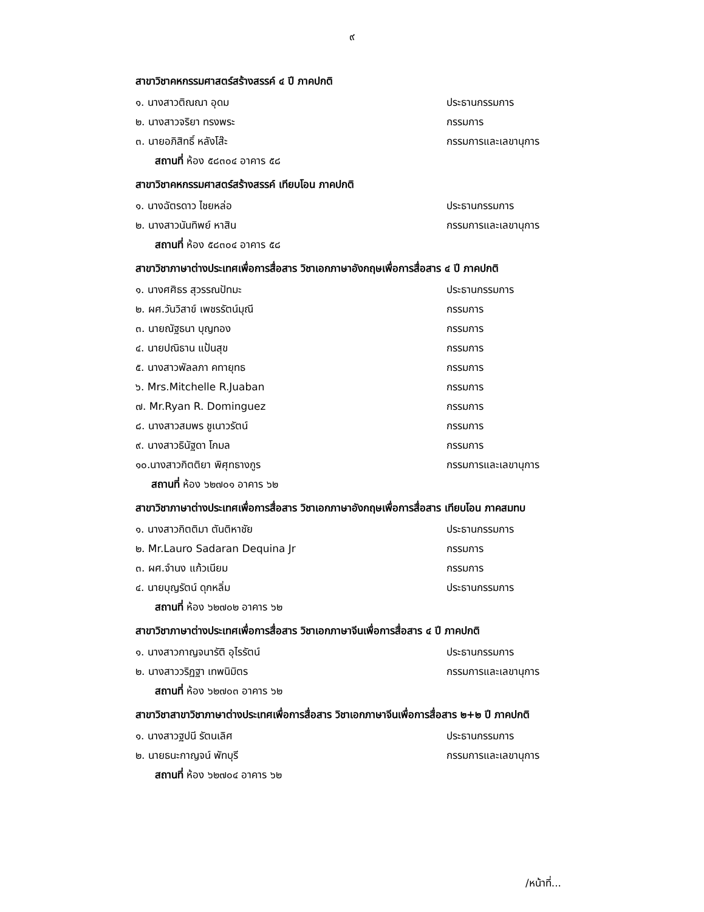๙
สาขาวิชาคหกรรมศาสตร์สร้างสรรค์ ๔ ปี ภาคปกติ
๑. นางสาวติณณา อุดม ประธานกรรมการ
๒. นางสาวจริยา ทรงพระ กรรมการ
๓. นายอภิสิทธิ์ หลังโส๊ะ กรรมการและเลขานุการ
สถานที่ ห้อง ๕๘๓๐๔ อาคาร ๕๘
สาขาวิชาคหกรรมศาสตร์สร้างสรรค์ เทียบโอน ภาคปกติ
๑. นางฉัตรดาว ไชยหล่อ ประธานกรรมการ
๒. นางสาวนันทิพย์ หาสิน กรรมการและเลขานุการ
สถานที่ ห้อง ๕๘๓๐๔ อาคาร ๕๘
สาขาวิชาภาษาต่างประเทศเพื่อการสื่อสาร วิชาเอกภาษาอังกฤษเพื่อการสื่อสาร ๔ ปี ภาคปกติ
๑. นางศศิธร สุวรรณปัทมะ ประธานกรรมการ
๒. ผศ.วันวิสาข์ เพชรรัตน์มุณี กรรมการ
๓. นายณัฐธนา บุญทอง กรรมการ
๔. นายปณิธาน แป้นสุข กรรมการ
๕. นางสาวพัลลภา คทายุทธ กรรมการ
๖. Mrs.Mitchelle R.Juaban กรรมการ
๗. Mr.Ryan R. Dominguez กรรมการ
๘. นางสาวสมพร ชูเนาวรัตน์ กรรมการ
๙. นางสาวธินัฐดา โกมล กรรมการ
๑๐.นางสาวกิตติยา พิศุทธางกูร กรรมการและเลขานุการ
สถานที่ ห้อง ๖๒๗๐๑ อาคาร ๖๒
สาขาวิชาภาษาต่างประเทศเพื่อการสื่อสาร วิชาเอกภาษาอังกฤษเพื่อการสื่อสาร เทียบโอน ภาคสมทบ
๑. นางสาวกิตติมา ตันติหาชัย ประธานกรรมการ
๒. Mr.Lauro Sadaran Dequina Jr กรรมการ
๓. ผศ.จำนง แก้วเนียม กรรมการ
๔. นายบุญรัตน์ ดุกหลิ่ม ประธานกรรมการ
สถานที่ ห้อง ๖๒๗๐๒ อาคาร ๖๒
สาขาวิชาภาษาต่างประเทศเพื่อการสื่อสาร วิชาเอกภาษาจีนเพื่อการสื่อสาร ๔ ปี ภาคปกติ
๑. นางสาวกาญจนารัติ อุไรรัตน์ ประธานกรรมการ
๒. นางสาววริฏฐา เทพนิมิตร กรรมการและเลขานุการ
สถานที่ ห้อง ๖๒๗๐๓ อาคาร ๖๒
สาขาวิชาสาขาวิชาภาษาต่างประเทศเพื่อการสื่อสาร วิชาเอกภาษาจีนเพื่อการสื่อสาร ๒+๒ ปี ภาคปกติ
๑. นางสาวฐปนี รัตนเลิศ ประธานกรรมการ
๒. นายธนะกาญจน์ พัทบุรี กรรมการและเลขานุการ
สถานที่ ห้อง ๖๒๗๐๔ อาคาร ๖๒
/หน้าที่...